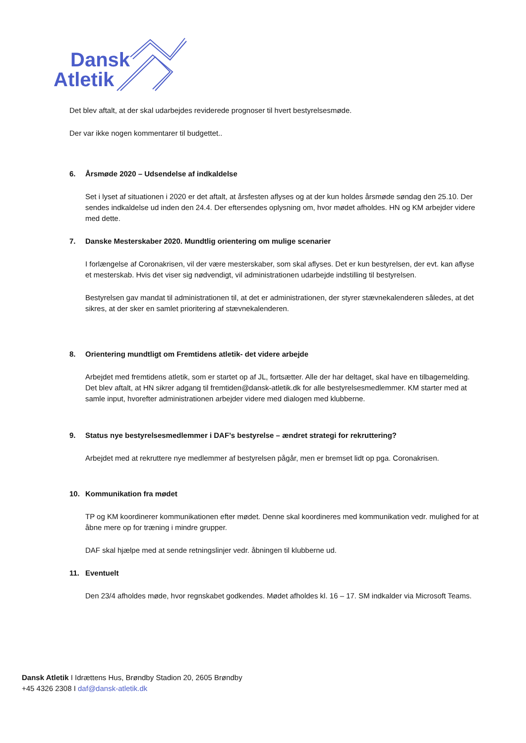Dansk
Atletik
Det blev aftalt, at der skal udarbejdes reviderede prognoser til hvert bestyrelsesmøde.
Der var ikke nogen kommentarer til budgettet..
6. Årsmøde 2020 – Udsendelse af indkaldelse
Set i lyset af situationen i 2020 er det aftalt, at årsfesten aflyses og at der kun holdes årsmøde søndag den 25.10. Der sendes indkaldelse ud inden den 24.4. Der eftersendes oplysning om, hvor mødet afholdes. HN og KM arbejder videre med dette.
7. Danske Mesterskaber 2020. Mundtlig orientering om mulige scenarier
I forlængelse af Coronakrisen, vil der være mesterskaber, som skal aflyses. Det er kun bestyrelsen, der evt. kan aflyse et mesterskab. Hvis det viser sig nødvendigt, vil administrationen udarbejde indstilling til bestyrelsen.
Bestyrelsen gav mandat til administrationen til, at det er administrationen, der styrer stævnekalenderen således, at det sikres, at der sker en samlet prioritering af stævnekalenderen.
8. Orientering mundtligt om Fremtidens atletik- det videre arbejde
Arbejdet med fremtidens atletik, som er startet op af JL, fortsætter. Alle der har deltaget, skal have en tilbagemelding. Det blev aftalt, at HN sikrer adgang til fremtiden@dansk-atletik.dk for alle bestyrelsesmedlemmer. KM starter med at samle input, hvorefter administrationen arbejder videre med dialogen med klubberne.
9. Status nye bestyrelsesmedlemmer i DAF’s bestyrelse – ændret strategi for rekruttering?
Arbejdet med at rekruttere nye medlemmer af bestyrelsen pågår, men er bremset lidt op pga. Coronakrisen.
10. Kommunikation fra mødet
TP og KM koordinerer kommunikationen efter mødet. Denne skal koordineres med kommunikation vedr. mulighed for at åbne mere op for træning i mindre grupper.
DAF skal hjælpe med at sende retningslinjer vedr. åbningen til klubberne ud.
11. Eventuelt
Den 23/4 afholdes møde, hvor regnskabet godkendes. Mødet afholdes kl. 16 – 17. SM indkalder via Microsoft Teams.
Dansk Atletik I Idrættens Hus, Brøndby Stadion 20, 2605 Brøndby
+45 4326 2308 I daf@dansk-atletik.dk